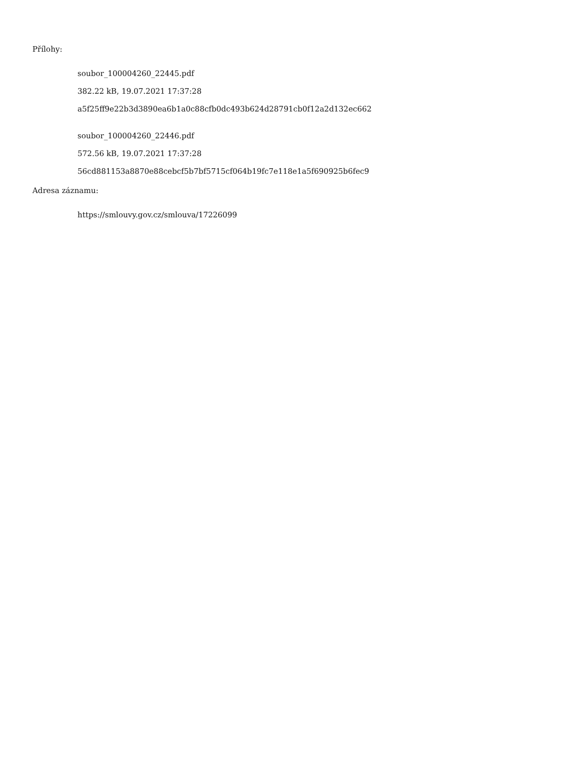Přílohy:
soubor_100004260_22445.pdf
382.22 kB, 19.07.2021 17:37:28
a5f25ff9e22b3d3890ea6b1a0c88cfb0dc493b624d28791cb0f12a2d132ec662
soubor_100004260_22446.pdf
572.56 kB, 19.07.2021 17:37:28
56cd881153a8870e88cebcf5b7bf5715cf064b19fc7e118e1a5f690925b6fec9
Adresa záznamu:
https://smlouvy.gov.cz/smlouva/17226099